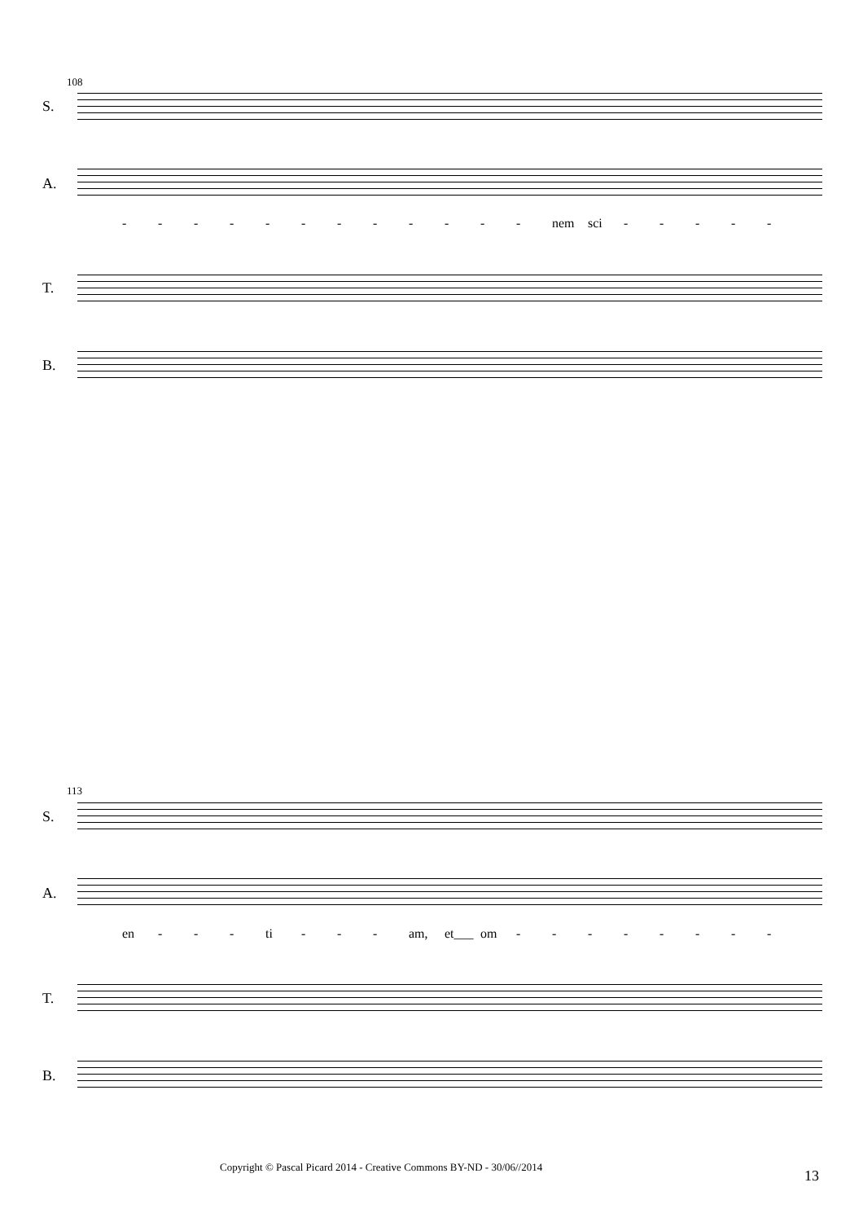108
S.
A.
- - - - - - - - - - - - nem sci - - - - -
T.
B.
113
S.
A.
en - - - ti - - - am, et___ om - - - - - - - -
T.
B.
Copyright © Pascal Picard 2014 - Creative Commons BY-ND - 30/06//2014
13